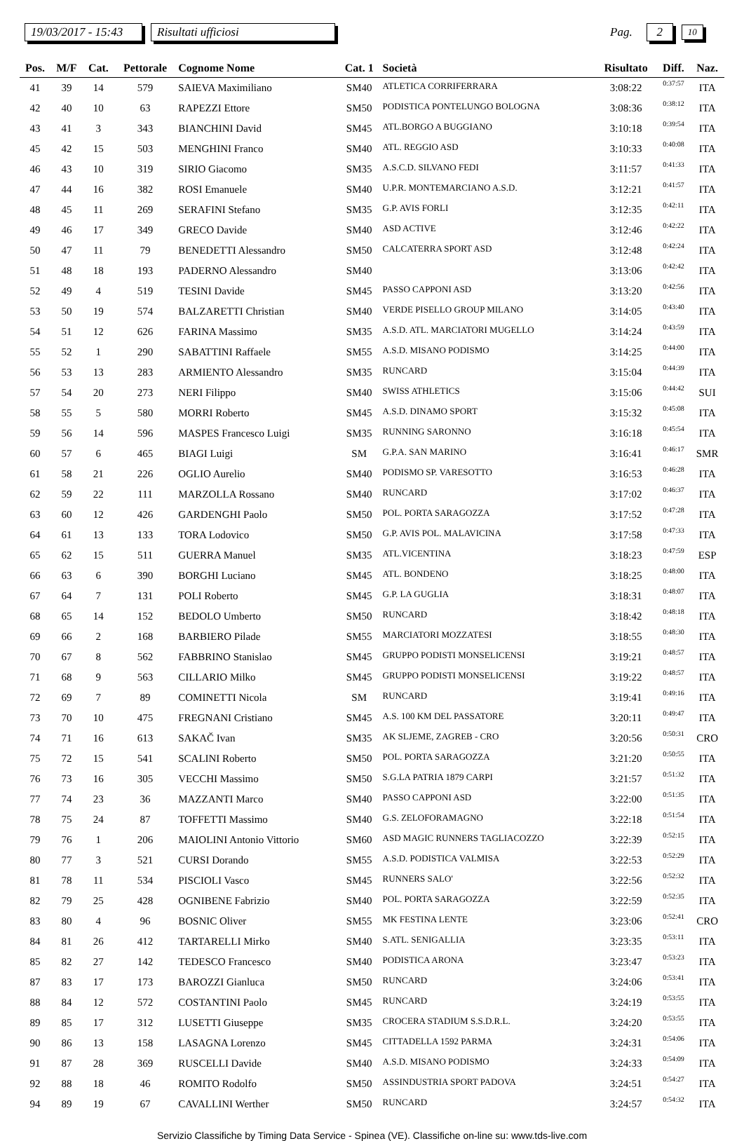19/03/2017 - 15:43 Risultati ufficiosi Pag. 2 10
| Pos. | M/F | Cat. | Pettorale | Cognome Nome | Cat. 1 | Società | Risultato | Diff. | Naz. |
| --- | --- | --- | --- | --- | --- | --- | --- | --- | --- |
| 41 | 39 | 14 | 579 | SAIEVA Maximiliano | SM40 | ATLETICA CORRIFERRARA | 3:08:22 | 0:37:57 | ITA |
| 42 | 40 | 10 | 63 | RAPEZZI Ettore | SM50 | PODISTICA PONTELUNGO BOLOGNA | 3:08:36 | 0:38:12 | ITA |
| 43 | 41 | 3 | 343 | BIANCHINI David | SM45 | ATL.BORGO A BUGGIANO | 3:10:18 | 0:39:54 | ITA |
| 45 | 42 | 15 | 503 | MENGHINI Franco | SM40 | ATL. REGGIO ASD | 3:10:33 | 0:40:08 | ITA |
| 46 | 43 | 10 | 319 | SIRIO Giacomo | SM35 | A.S.C.D. SILVANO FEDI | 3:11:57 | 0:41:33 | ITA |
| 47 | 44 | 16 | 382 | ROSI Emanuele | SM40 | U.P.R. MONTEMARCIANO A.S.D. | 3:12:21 | 0:41:57 | ITA |
| 48 | 45 | 11 | 269 | SERAFINI Stefano | SM35 | G.P. AVIS FORLI | 3:12:35 | 0:42:11 | ITA |
| 49 | 46 | 17 | 349 | GRECO Davide | SM40 | ASD ACTIVE | 3:12:46 | 0:42:22 | ITA |
| 50 | 47 | 11 | 79 | BENEDETTI Alessandro | SM50 | CALCATERRA SPORT ASD | 3:12:48 | 0:42:24 | ITA |
| 51 | 48 | 18 | 193 | PADERNO Alessandro | SM40 | | 3:13:06 | 0:42:42 | ITA |
| 52 | 49 | 4 | 519 | TESINI Davide | SM45 | PASSO CAPPONI ASD | 3:13:20 | 0:42:56 | ITA |
| 53 | 50 | 19 | 574 | BALZARETTI Christian | SM40 | VERDE PISELLO GROUP MILANO | 3:14:05 | 0:43:40 | ITA |
| 54 | 51 | 12 | 626 | FARINA Massimo | SM35 | A.S.D. ATL. MARCIATORI MUGELLO | 3:14:24 | 0:43:59 | ITA |
| 55 | 52 | 1 | 290 | SABATTINI Raffaele | SM55 | A.S.D. MISANO PODISMO | 3:14:25 | 0:44:00 | ITA |
| 56 | 53 | 13 | 283 | ARMIENTO Alessandro | SM35 | RUNCARD | 3:15:04 | 0:44:39 | ITA |
| 57 | 54 | 20 | 273 | NERI Filippo | SM40 | SWISS ATHLETICS | 3:15:06 | 0:44:42 | SUI |
| 58 | 55 | 5 | 580 | MORRI Roberto | SM45 | A.S.D. DINAMO SPORT | 3:15:32 | 0:45:08 | ITA |
| 59 | 56 | 14 | 596 | MASPES Francesco Luigi | SM35 | RUNNING SARONNO | 3:16:18 | 0:45:54 | ITA |
| 60 | 57 | 6 | 465 | BIAGI Luigi | SM | G.P.A. SAN MARINO | 3:16:41 | 0:46:17 | SMR |
| 61 | 58 | 21 | 226 | OGLIO Aurelio | SM40 | PODISMO SP. VARESOTTO | 3:16:53 | 0:46:28 | ITA |
| 62 | 59 | 22 | 111 | MARZOLLA Rossano | SM40 | RUNCARD | 3:17:02 | 0:46:37 | ITA |
| 63 | 60 | 12 | 426 | GARDENGHI Paolo | SM50 | POL. PORTA SARAGOZZA | 3:17:52 | 0:47:28 | ITA |
| 64 | 61 | 13 | 133 | TORA Lodovico | SM50 | G.P. AVIS POL. MALAVICINA | 3:17:58 | 0:47:33 | ITA |
| 65 | 62 | 15 | 511 | GUERRA Manuel | SM35 | ATL.VICENTINA | 3:18:23 | 0:47:59 | ESP |
| 66 | 63 | 6 | 390 | BORGHI Luciano | SM45 | ATL. BONDENO | 3:18:25 | 0:48:00 | ITA |
| 67 | 64 | 7 | 131 | POLI Roberto | SM45 | G.P. LA GUGLIA | 3:18:31 | 0:48:07 | ITA |
| 68 | 65 | 14 | 152 | BEDOLO Umberto | SM50 | RUNCARD | 3:18:42 | 0:48:18 | ITA |
| 69 | 66 | 2 | 168 | BARBIERO Pilade | SM55 | MARCIATORI MOZZATESI | 3:18:55 | 0:48:30 | ITA |
| 70 | 67 | 8 | 562 | FABBRINO Stanislao | SM45 | GRUPPO PODISTI MONSELICENSI | 3:19:21 | 0:48:57 | ITA |
| 71 | 68 | 9 | 563 | CILLARIO Milko | SM45 | GRUPPO PODISTI MONSELICENSI | 3:19:22 | 0:48:57 | ITA |
| 72 | 69 | 7 | 89 | COMINETTI Nicola | SM | RUNCARD | 3:19:41 | 0:49:16 | ITA |
| 73 | 70 | 10 | 475 | FREGNANI Cristiano | SM45 | A.S. 100 KM DEL PASSATORE | 3:20:11 | 0:49:47 | ITA |
| 74 | 71 | 16 | 613 | SAKAČ Ivan | SM35 | AK SLJEME, ZAGREB - CRO | 3:20:56 | 0:50:31 | CRO |
| 75 | 72 | 15 | 541 | SCALINI Roberto | SM50 | POL. PORTA SARAGOZZA | 3:21:20 | 0:50:55 | ITA |
| 76 | 73 | 16 | 305 | VECCHI Massimo | SM50 | S.G.LA PATRIA 1879 CARPI | 3:21:57 | 0:51:32 | ITA |
| 77 | 74 | 23 | 36 | MAZZANTI Marco | SM40 | PASSO CAPPONI ASD | 3:22:00 | 0:51:35 | ITA |
| 78 | 75 | 24 | 87 | TOFFETTI Massimo | SM40 | G.S. ZELOFORAMAGNO | 3:22:18 | 0:51:54 | ITA |
| 79 | 76 | 1 | 206 | MAIOLINI Antonio Vittorio | SM60 | ASD MAGIC RUNNERS TAGLIACOZZO | 3:22:39 | 0:52:15 | ITA |
| 80 | 77 | 3 | 521 | CURSI Dorando | SM55 | A.S.D. PODISTICA VALMISA | 3:22:53 | 0:52:29 | ITA |
| 81 | 78 | 11 | 534 | PISCIOLI Vasco | SM45 | RUNNERS SALO' | 3:22:56 | 0:52:32 | ITA |
| 82 | 79 | 25 | 428 | OGNIBENE Fabrizio | SM40 | POL. PORTA SARAGOZZA | 3:22:59 | 0:52:35 | ITA |
| 83 | 80 | 4 | 96 | BOSNIC Oliver | SM55 | MK FESTINA LENTE | 3:23:06 | 0:52:41 | CRO |
| 84 | 81 | 26 | 412 | TARTARELLI Mirko | SM40 | S.ATL. SENIGALLIA | 3:23:35 | 0:53:11 | ITA |
| 85 | 82 | 27 | 142 | TEDESCO Francesco | SM40 | PODISTICA ARONA | 3:23:47 | 0:53:23 | ITA |
| 87 | 83 | 17 | 173 | BAROZZI Gianluca | SM50 | RUNCARD | 3:24:06 | 0:53:41 | ITA |
| 88 | 84 | 12 | 572 | COSTANTINI Paolo | SM45 | RUNCARD | 3:24:19 | 0:53:55 | ITA |
| 89 | 85 | 17 | 312 | LUSETTI Giuseppe | SM35 | CROCERA STADIUM S.S.D.R.L. | 3:24:20 | 0:53:55 | ITA |
| 90 | 86 | 13 | 158 | LASAGNA Lorenzo | SM45 | CITTADELLA 1592 PARMA | 3:24:31 | 0:54:06 | ITA |
| 91 | 87 | 28 | 369 | RUSCELLI Davide | SM40 | A.S.D. MISANO PODISMO | 3:24:33 | 0:54:09 | ITA |
| 92 | 88 | 18 | 46 | ROMITO Rodolfo | SM50 | ASSINDUSTRIA SPORT PADOVA | 3:24:51 | 0:54:27 | ITA |
| 94 | 89 | 19 | 67 | CAVALLINI Werther | SM50 | RUNCARD | 3:24:57 | 0:54:32 | ITA |
Servizio Classifiche by Timing Data Service - Spinea (VE). Classifiche on-line su: www.tds-live.com